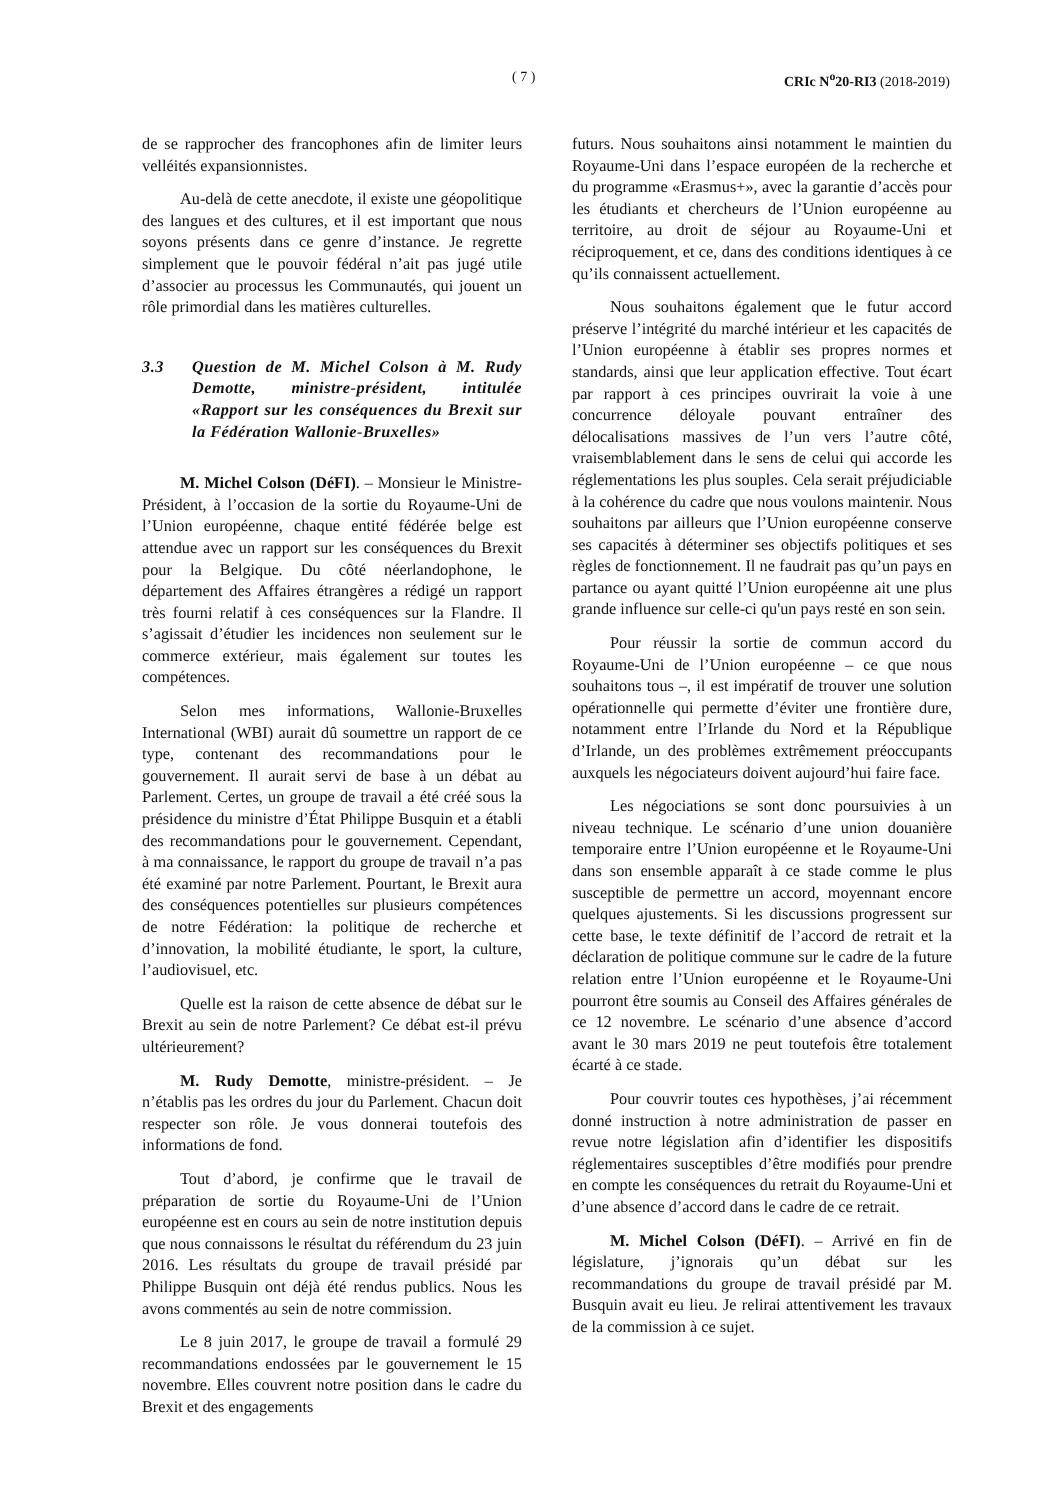( 7 ) CRIc N<sup>o</sup>20-RI3 (2018-2019)
de se rapprocher des francophones afin de limiter leurs velléités expansionnistes.
Au-delà de cette anecdote, il existe une géopolitique des langues et des cultures, et il est important que nous soyons présents dans ce genre d’instance. Je regrette simplement que le pouvoir fédéral n’ait pas jugé utile d’associer au processus les Communautés, qui jouent un rôle primordial dans les matières culturelles.
3.3 Question de M. Michel Colson à M. Rudy Demotte, ministre-président, intitulée «Rapport sur les conséquences du Brexit sur la Fédération Wallonie-Bruxelles»
M. Michel Colson (DéFI). – Monsieur le Ministre-Président, à l’occasion de la sortie du Royaume-Uni de l’Union européenne, chaque entité fédérée belge est attendue avec un rapport sur les conséquences du Brexit pour la Belgique. Du côté néerlandophone, le département des Affaires étrangères a rédigé un rapport très fourni relatif à ces conséquences sur la Flandre. Il s’agissait d’étudier les incidences non seulement sur le commerce extérieur, mais également sur toutes les compétences.
Selon mes informations, Wallonie-Bruxelles International (WBI) aurait dû soumettre un rapport de ce type, contenant des recommandations pour le gouvernement. Il aurait servi de base à un débat au Parlement. Certes, un groupe de travail a été créé sous la présidence du ministre d’État Philippe Busquin et a établi des recommandations pour le gouvernement. Cependant, à ma connaissance, le rapport du groupe de travail n’a pas été examiné par notre Parlement. Pourtant, le Brexit aura des conséquences potentielles sur plusieurs compétences de notre Fédération: la politique de recherche et d’innovation, la mobilité étudiante, le sport, la culture, l’audiovisuel, etc.
Quelle est la raison de cette absence de débat sur le Brexit au sein de notre Parlement? Ce débat est-il prévu ultérieurement?
M. Rudy Demotte, ministre-président. – Je n’établis pas les ordres du jour du Parlement. Chacun doit respecter son rôle. Je vous donnerai toutefois des informations de fond.
Tout d’abord, je confirme que le travail de préparation de sortie du Royaume-Uni de l’Union européenne est en cours au sein de notre institution depuis que nous connaissons le résultat du référendum du 23 juin 2016. Les résultats du groupe de travail présidé par Philippe Busquin ont déjà été rendus publics. Nous les avons commentés au sein de notre commission.
Le 8 juin 2017, le groupe de travail a formulé 29 recommandations endossées par le gouvernement le 15 novembre. Elles couvrent notre position dans le cadre du Brexit et des engagements
futurs. Nous souhaitons ainsi notamment le maintien du Royaume-Uni dans l’espace européen de la recherche et du programme «Erasmus+», avec la garantie d’accès pour les étudiants et chercheurs de l’Union européenne au territoire, au droit de séjour au Royaume-Uni et réciproquement, et ce, dans des conditions identiques à ce qu’ils connaissent actuellement.
Nous souhaitons également que le futur accord préserve l’intégrité du marché intérieur et les capacités de l’Union européenne à établir ses propres normes et standards, ainsi que leur application effective. Tout écart par rapport à ces principes ouvrirait la voie à une concurrence déloyale pouvant entraîner des délocalisations massives de l’un vers l’autre côté, vraisemblablement dans le sens de celui qui accorde les réglementations les plus souples. Cela serait préjudiciable à la cohérence du cadre que nous voulons maintenir. Nous souhaitons par ailleurs que l’Union européenne conserve ses capacités à déterminer ses objectifs politiques et ses règles de fonctionnement. Il ne faudrait pas qu’un pays en partance ou ayant quitté l’Union européenne ait une plus grande influence sur celle-ci qu'un pays resté en son sein.
Pour réussir la sortie de commun accord du Royaume-Uni de l’Union européenne – ce que nous souhaitons tous –, il est impératif de trouver une solution opérationnelle qui permette d’éviter une frontière dure, notamment entre l’Irlande du Nord et la République d’Irlande, un des problèmes extrêmement préoccupants auxquels les négociateurs doivent aujourd’hui faire face.
Les négociations se sont donc poursuivies à un niveau technique. Le scénario d’une union douanière temporaire entre l’Union européenne et le Royaume-Uni dans son ensemble apparaît à ce stade comme le plus susceptible de permettre un accord, moyennant encore quelques ajustements. Si les discussions progressent sur cette base, le texte définitif de l’accord de retrait et la déclaration de politique commune sur le cadre de la future relation entre l’Union européenne et le Royaume-Uni pourront être soumis au Conseil des Affaires générales de ce 12 novembre. Le scénario d’une absence d’accord avant le 30 mars 2019 ne peut toutefois être totalement écarté à ce stade.
Pour couvrir toutes ces hypothèses, j’ai récemment donné instruction à notre administration de passer en revue notre législation afin d’identifier les dispositifs réglementaires susceptibles d’être modifiés pour prendre en compte les conséquences du retrait du Royaume-Uni et d’une absence d’accord dans le cadre de ce retrait.
M. Michel Colson (DéFI). – Arrivé en fin de législature, j’ignorais qu’un débat sur les recommandations du groupe de travail présidé par M. Busquin avait eu lieu. Je relirai attentivement les travaux de la commission à ce sujet.